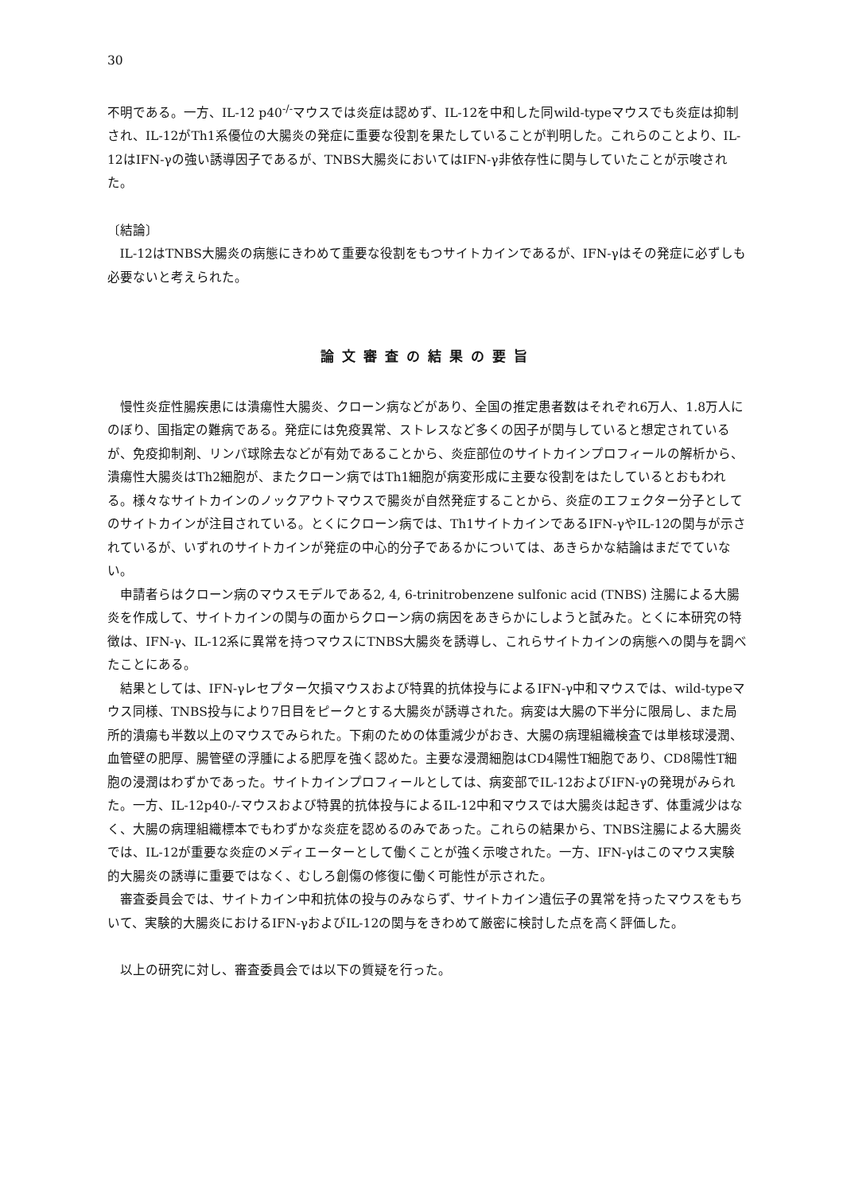30
不明である。一方、IL-12 p40<sup>-/-</sup>マウスでは炎症は認めず、IL-12を中和した同wild-typeマウスでも炎症は抑制され、IL-12がTh1系優位の大腸炎の発症に重要な役割を果たしていることが判明した。これらのことより、IL-12はIFN-γの強い誘導因子であるが、TNBS大腸炎においてはIFN-γ非依存性に関与していたことが示唆された。
〔結論〕
IL-12はTNBS大腸炎の病態にきわめて重要な役割をもつサイトカインであるが、IFN-γはその発症に必ずしも必要ないと考えられた。
論文審査の結果の要旨
慢性炎症性腸疾患には潰瘍性大腸炎、クローン病などがあり、全国の推定患者数はそれぞれ6万人、1.8万人にのぼり、国指定の難病である。発症には免疫異常、ストレスなど多くの因子が関与していると想定されているが、免疫抑制剤、リンパ球除去などが有効であることから、炎症部位のサイトカインプロフィールの解析から、潰瘍性大腸炎はTh2細胞が、またクローン病ではTh1細胞が病変形成に主要な役割をはたしているとおもわれる。様々なサイトカインのノックアウトマウスで腸炎が自然発症することから、炎症のエフェクター分子としてのサイトカインが注目されている。とくにクローン病では、Th1サイトカインであるIFN-γやIL-12の関与が示されているが、いずれのサイトカインが発症の中心的分子であるかについては、あきらかな結論はまだでていない。
申請者らはクローン病のマウスモデルである2, 4, 6-trinitrobenzene sulfonic acid (TNBS) 注腸による大腸炎を作成して、サイトカインの関与の面からクローン病の病因をあきらかにしようと試みた。とくに本研究の特徴は、IFN-γ、IL-12系に異常を持つマウスにTNBS大腸炎を誘導し、これらサイトカインの病態への関与を調べたことにある。
結果としては、IFN-γレセプター欠損マウスおよび特異的抗体投与によるIFN-γ中和マウスでは、wild-typeマウス同様、TNBS投与により7日目をピークとする大腸炎が誘導された。病変は大腸の下半分に限局し、また局所的潰瘍も半数以上のマウスでみられた。下痢のための体重減少がおき、大腸の病理組織検査では単核球浸潤、血管壁の肥厚、腸管壁の浮腫による肥厚を強く認めた。主要な浸潤細胞はCD4陽性T細胞であり、CD8陽性T細胞の浸潤はわずかであった。サイトカインプロフィールとしては、病変部でIL-12およびIFN-γの発現がみられた。一方、IL-12p40-/-マウスおよび特異的抗体投与によるIL-12中和マウスでは大腸炎は起きず、体重減少はなく、大腸の病理組織標本でもわずかな炎症を認めるのみであった。これらの結果から、TNBS注腸による大腸炎では、IL-12が重要な炎症のメディエーターとして働くことが強く示唆された。一方、IFN-γはこのマウス実験的大腸炎の誘導に重要ではなく、むしろ創傷の修復に働く可能性が示された。
審査委員会では、サイトカイン中和抗体の投与のみならず、サイトカイン遺伝子の異常を持ったマウスをもちいて、実験的大腸炎におけるIFN-γおよびIL-12の関与をきわめて厳密に検討した点を高く評価した。
以上の研究に対し、審査委員会では以下の質疑を行った。